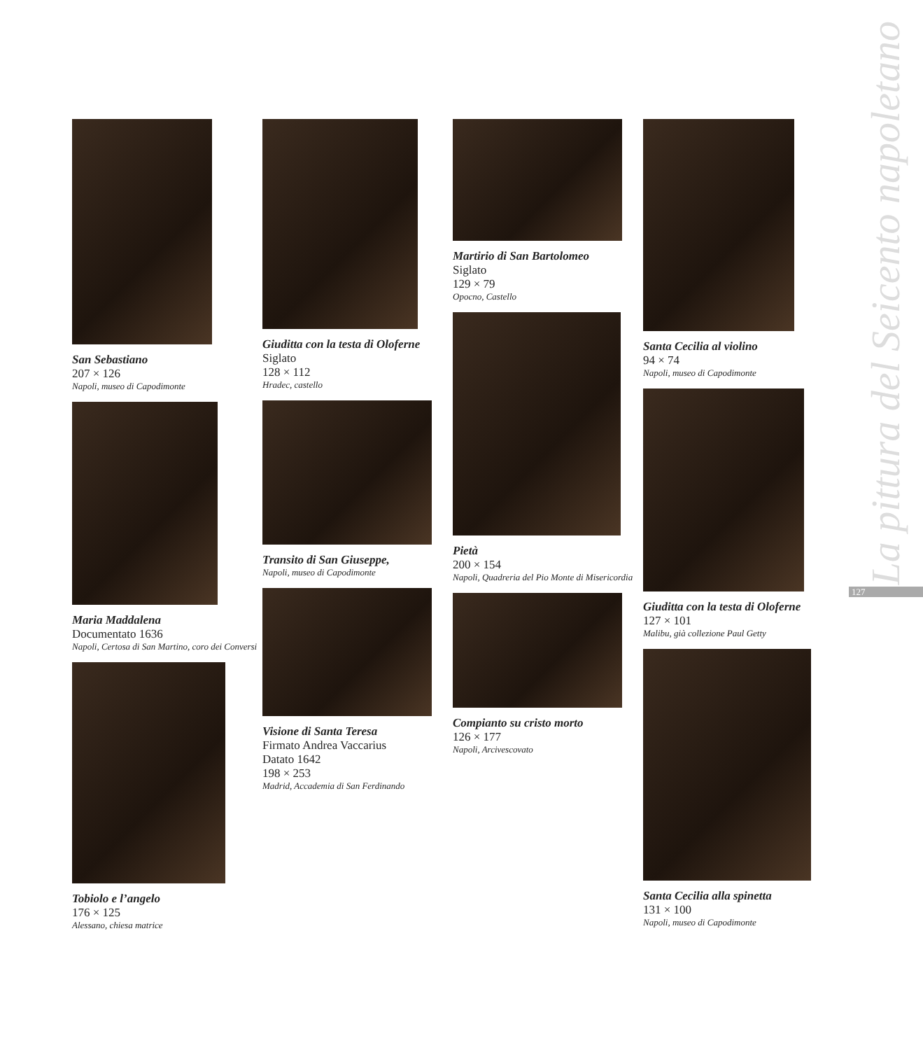San Sebastiano
207 × 126
Napoli, museo di Capodimonte
Maria Maddalena
Documentato 1636
Napoli, Certosa di San Martino, coro dei Conversi
Tobiolo e l’angelo
176 × 125
Alessano, chiesa matrice
Giuditta con la testa di Oloferne
Siglato
128 × 112
Hradec, castello
Transito di San Giuseppe,
Napoli, museo di Capodimonte
Visione di Santa Teresa
Firmato Andrea Vaccarius
Datato 1642
198 × 253
Madrid, Accademia di San Ferdinando
Martirio di San Bartolomeo
Siglato
129 × 79
Opocno, Castello
Pietà
200 × 154
Napoli, Quadreria del Pio Monte di Misericordia
Compianto su cristo morto
126 × 177
Napoli, Arcivescovato
Santa Cecilia al violino
94 × 74
Napoli, museo di Capodimonte
Giuditta con la testa di Oloferne
127 × 101
Malibu, già collezione Paul Getty
Santa Cecilia alla spinetta
131 × 100
Napoli, museo di Capodimonte
La pittura del Seicento napoletano
127